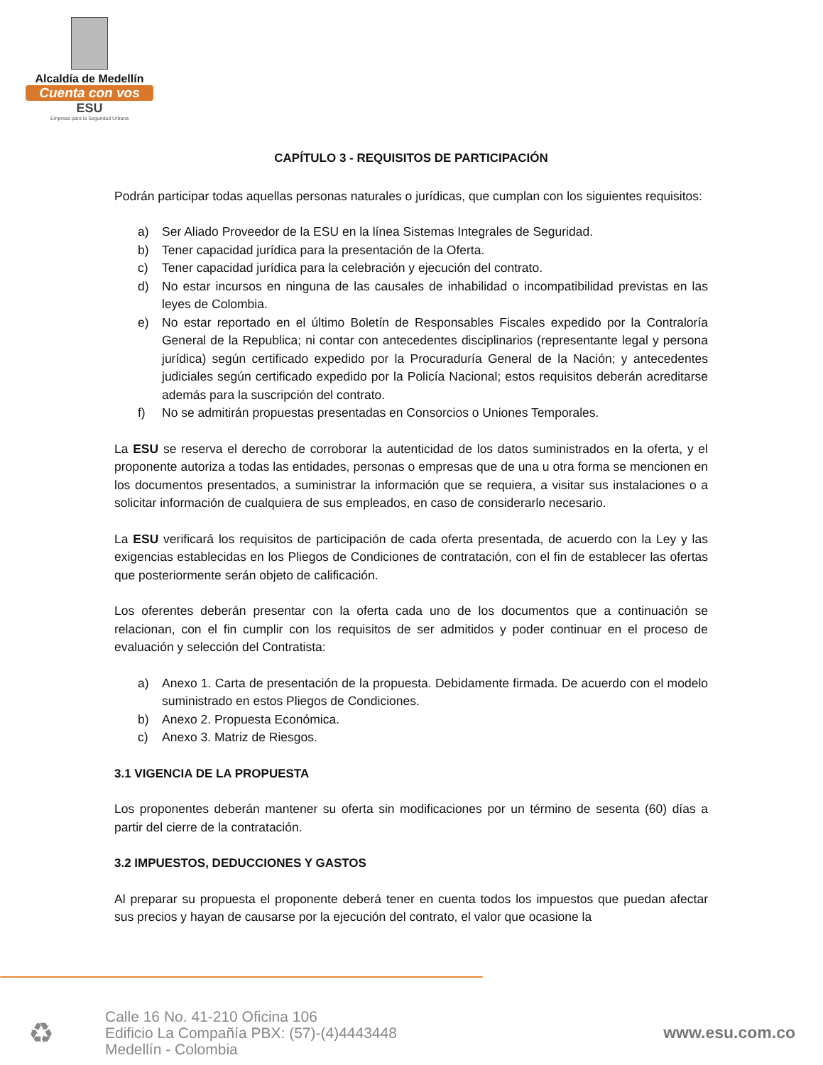Alcaldía de Medellín
Cuenta con vos
ESU
Empresa para la Seguridad Urbana
CAPÍTULO 3 - REQUISITOS DE PARTICIPACIÓN
Podrán participar todas aquellas personas naturales o jurídicas, que cumplan con los siguientes requisitos:
a) Ser Aliado Proveedor de la ESU en la línea Sistemas Integrales de Seguridad.
b) Tener capacidad jurídica para la presentación de la Oferta.
c) Tener capacidad jurídica para la celebración y ejecución del contrato.
d) No estar incursos en ninguna de las causales de inhabilidad o incompatibilidad previstas en las leyes de Colombia.
e) No estar reportado en el último Boletín de Responsables Fiscales expedido por la Contraloría General de la Republica; ni contar con antecedentes disciplinarios (representante legal y persona jurídica) según certificado expedido por la Procuraduría General de la Nación; y antecedentes judiciales según certificado expedido por la Policía Nacional; estos requisitos deberán acreditarse además para la suscripción del contrato.
f) No se admitirán propuestas presentadas en Consorcios o Uniones Temporales.
La ESU se reserva el derecho de corroborar la autenticidad de los datos suministrados en la oferta, y el proponente autoriza a todas las entidades, personas o empresas que de una u otra forma se mencionen en los documentos presentados, a suministrar la información que se requiera, a visitar sus instalaciones o a solicitar información de cualquiera de sus empleados, en caso de considerarlo necesario.
La ESU verificará los requisitos de participación de cada oferta presentada, de acuerdo con la Ley y las exigencias establecidas en los Pliegos de Condiciones de contratación, con el fin de establecer las ofertas que posteriormente serán objeto de calificación.
Los oferentes deberán presentar con la oferta cada uno de los documentos que a continuación se relacionan, con el fin cumplir con los requisitos de ser admitidos y poder continuar en el proceso de evaluación y selección del Contratista:
a) Anexo 1. Carta de presentación de la propuesta. Debidamente firmada. De acuerdo con el modelo suministrado en estos Pliegos de Condiciones.
b) Anexo 2. Propuesta Económica.
c) Anexo 3. Matriz de Riesgos.
3.1 VIGENCIA DE LA PROPUESTA
Los proponentes deberán mantener su oferta sin modificaciones por un término de sesenta (60) días a partir del cierre de la contratación.
3.2 IMPUESTOS, DEDUCCIONES Y GASTOS
Al preparar su propuesta el proponente deberá tener en cuenta todos los impuestos que puedan afectar sus precios y hayan de causarse por la ejecución del contrato, el valor que ocasione la
♻
Calle 16 No. 41-210 Oficina 106
Edificio La Compañía PBX: (57)-(4)4443448
Medellín - Colombia
www.esu.com.co